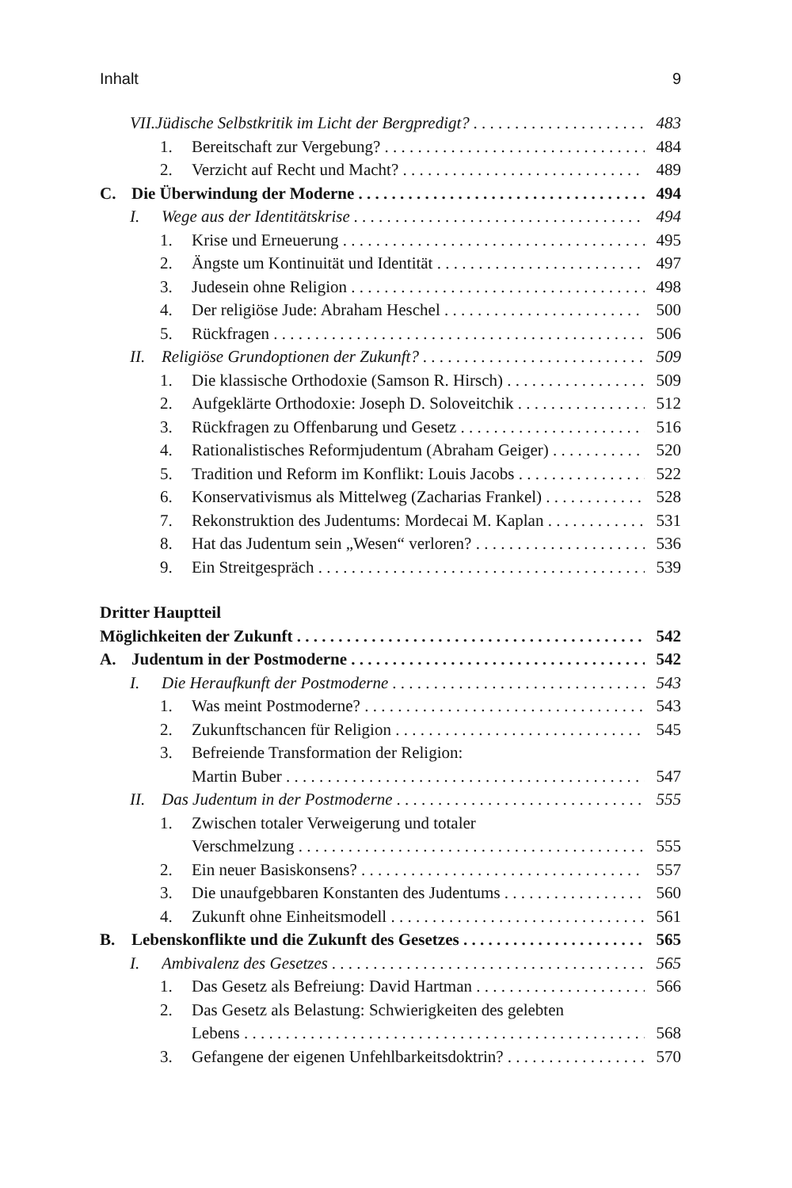Inhalt 9
VII.Jüdische Selbstkritik im Licht der Bergpredigt? 483
1. Bereitschaft zur Vergebung? 484
2. Verzicht auf Recht und Macht? 489
C. Die Überwindung der Moderne 494
I. Wege aus der Identitätskrise 494
1. Krise und Erneuerung 495
2. Ängste um Kontinuität und Identität 497
3. Judesein ohne Religion 498
4. Der religiöse Jude: Abraham Heschel 500
5. Rückfragen 506
II. Religiöse Grundoptionen der Zukunft? 509
1. Die klassische Orthodoxie (Samson R. Hirsch) 509
2. Aufgeklärte Orthodoxie: Joseph D. Soloveitchik 512
3. Rückfragen zu Offenbarung und Gesetz 516
4. Rationalistisches Reformjudentum (Abraham Geiger) 520
5. Tradition und Reform im Konflikt: Louis Jacobs 522
6. Konservativismus als Mittelweg (Zacharias Frankel) 528
7. Rekonstruktion des Judentums: Mordecai M. Kaplan 531
8. Hat das Judentum sein „Wesen“ verloren? 536
9. Ein Streitgespräch 539
Dritter Hauptteil
Möglichkeiten der Zukunft 542
A. Judentum in der Postmoderne 542
I. Die Heraufkunft der Postmoderne 543
1. Was meint Postmoderne? 543
2. Zukunftschancen für Religion 545
3. Befreiende Transformation der Religion:
Martin Buber 547
II. Das Judentum in der Postmoderne 555
1. Zwischen totaler Verweigerung und totaler
Verschmelzung 555
2. Ein neuer Basiskonsens? 557
3. Die unaufgebbaren Konstanten des Judentums 560
4. Zukunft ohne Einheitsmodell 561
B. Lebenskonflikte und die Zukunft des Gesetzes 565
I. Ambivalenz des Gesetzes 565
1. Das Gesetz als Befreiung: David Hartman 566
2. Das Gesetz als Belastung: Schwierigkeiten des gelebten
Lebens 568
3. Gefangene der eigenen Unfehlbarkeitsdoktrin? 570